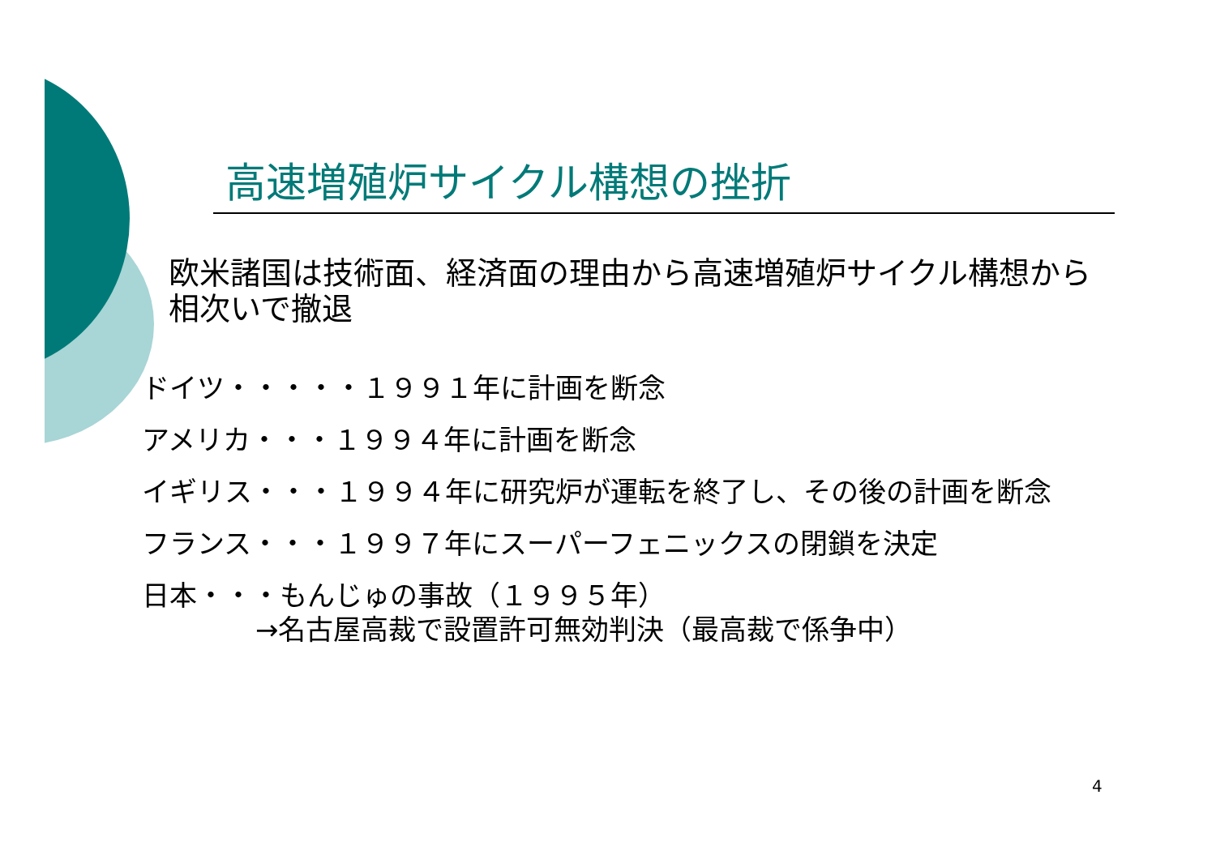高速増殖炉サイクル構想の挫折
欧米諸国は技術面、経済面の理由から高速増殖炉サイクル構想から相次いで撤退
ドイツ・・・・・１９９１年に計画を断念
アメリカ・・・１９９４年に計画を断念
イギリス・・・１９９４年に研究炉が運転を終了し、その後の計画を断念
フランス・・・１９９７年にスーパーフェニックスの閉鎖を決定
日本・・・もんじゅの事故（１９９５年）
→名古屋高裁で設置許可無効判決（最高裁で係争中）
4